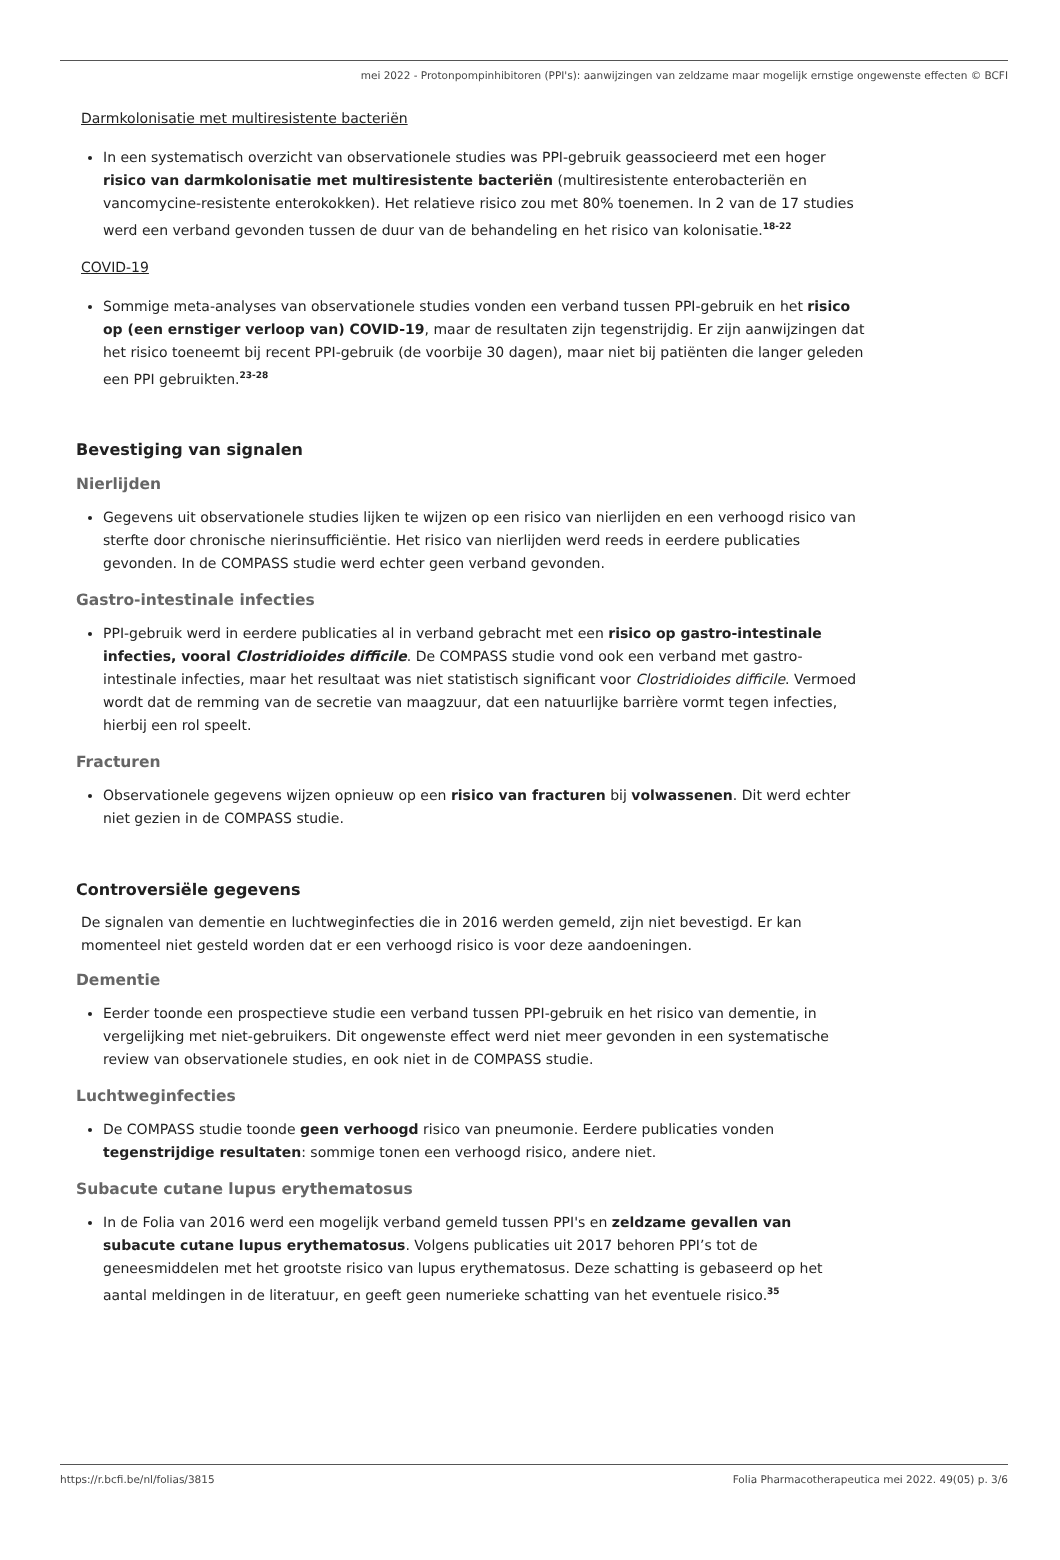mei 2022 - Protonpompinhibitoren (PPI's): aanwijzingen van zeldzame maar mogelijk ernstige ongewenste effecten © BCFI
Darmkolonisatie met multiresistente bacteriën
In een systematisch overzicht van observationele studies was PPI-gebruik geassocieerd met een hoger risico van darmkolonisatie met multiresistente bacteriën (multiresistente enterobacteriën en vancomycine-resistente enterokokken). Het relatieve risico zou met 80% toenemen. In 2 van de 17 studies werd een verband gevonden tussen de duur van de behandeling en het risico van kolonisatie.<sup>18-22</sup>
COVID-19
Sommige meta-analyses van observationele studies vonden een verband tussen PPI-gebruik en het risico op (een ernstiger verloop van) COVID-19, maar de resultaten zijn tegenstrijdig. Er zijn aanwijzingen dat het risico toeneemt bij recent PPI-gebruik (de voorbije 30 dagen), maar niet bij patiënten die langer geleden een PPI gebruikten.<sup>23-28</sup>
Bevestiging van signalen
Nierlijden
Gegevens uit observationele studies lijken te wijzen op een risico van nierlijden en een verhoogd risico van sterfte door chronische nierinsufficiëntie. Het risico van nierlijden werd reeds in eerdere publicaties gevonden. In de COMPASS studie werd echter geen verband gevonden.
Gastro-intestinale infecties
PPI-gebruik werd in eerdere publicaties al in verband gebracht met een risico op gastro-intestinale infecties, vooral Clostridioides difficile. De COMPASS studie vond ook een verband met gastro-intestinale infecties, maar het resultaat was niet statistisch significant voor Clostridioides difficile. Vermoed wordt dat de remming van de secretie van maagzuur, dat een natuurlijke barrière vormt tegen infecties, hierbij een rol speelt.
Fracturen
Observationele gegevens wijzen opnieuw op een risico van fracturen bij volwassenen. Dit werd echter niet gezien in de COMPASS studie.
Controversiële gegevens
De signalen van dementie en luchtweginfecties die in 2016 werden gemeld, zijn niet bevestigd. Er kan momenteel niet gesteld worden dat er een verhoogd risico is voor deze aandoeningen.
Dementie
Eerder toonde een prospectieve studie een verband tussen PPI-gebruik en het risico van dementie, in vergelijking met niet-gebruikers. Dit ongewenste effect werd niet meer gevonden in een systematische review van observationele studies, en ook niet in de COMPASS studie.
Luchtweginfecties
De COMPASS studie toonde geen verhoogd risico van pneumonie. Eerdere publicaties vonden tegenstrijdige resultaten: sommige tonen een verhoogd risico, andere niet.
Subacute cutane lupus erythematosus
In de Folia van 2016 werd een mogelijk verband gemeld tussen PPI's en zeldzame gevallen van subacute cutane lupus erythematosus. Volgens publicaties uit 2017 behoren PPI’s tot de geneesmiddelen met het grootste risico van lupus erythematosus. Deze schatting is gebaseerd op het aantal meldingen in de literatuur, en geeft geen numerieke schatting van het eventuele risico.<sup>35</sup>
https://r.bcfi.be/nl/folias/3815 Folia Pharmacotherapeutica mei 2022. 49(05) p. 3/6